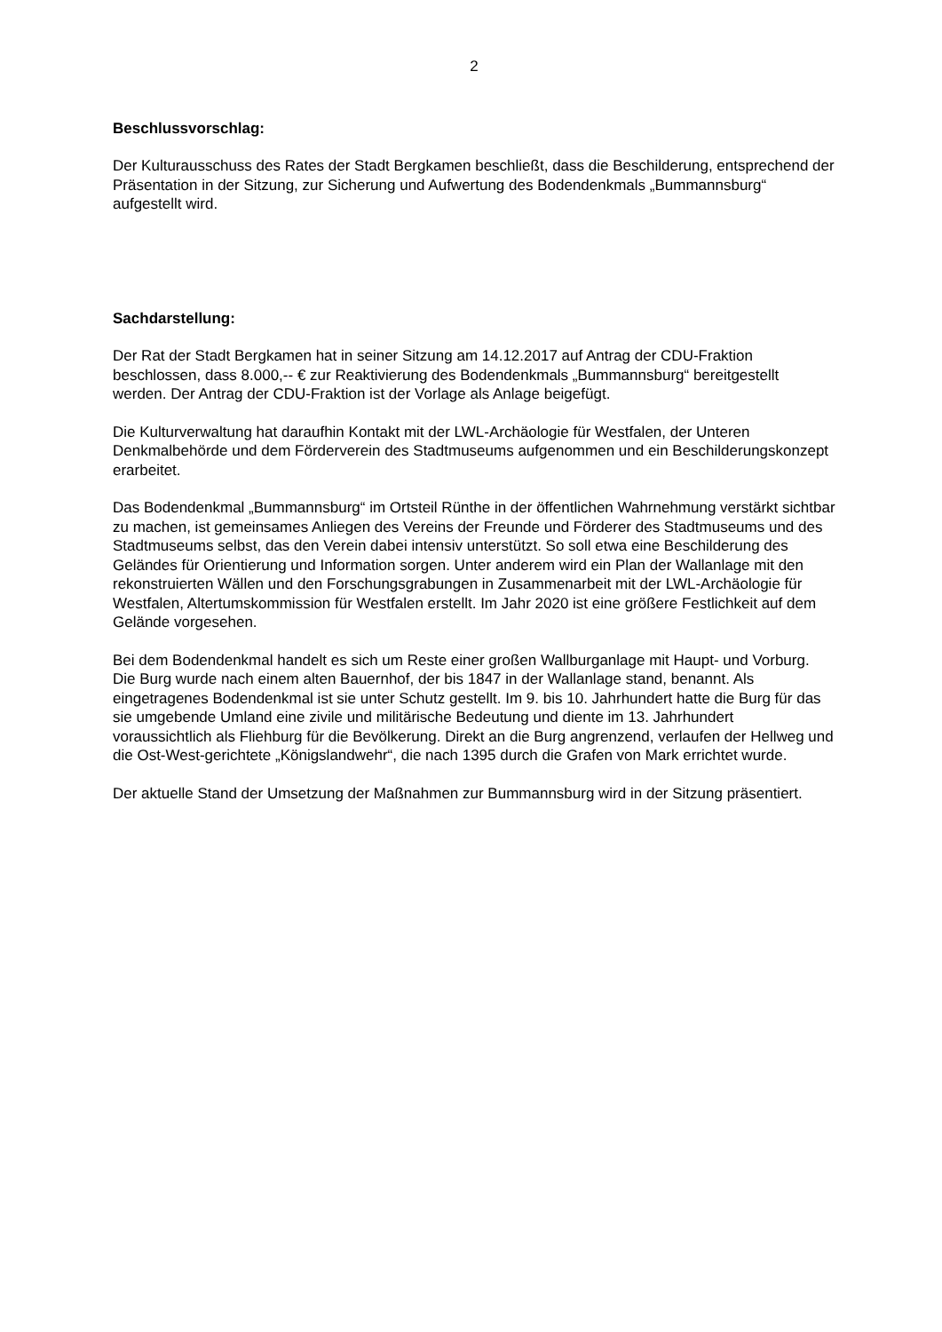2
Beschlussvorschlag:
Der Kulturausschuss des Rates der Stadt Bergkamen beschließt, dass die Beschilderung, entsprechend der Präsentation in der Sitzung, zur Sicherung und Aufwertung des Bodendenkmals „Bummannsburg“ aufgestellt wird.
Sachdarstellung:
Der Rat der Stadt Bergkamen hat in seiner Sitzung am 14.12.2017 auf Antrag der CDU-Fraktion beschlossen, dass 8.000,-- € zur Reaktivierung des Bodendenkmals „Bummannsburg“ bereitgestellt werden. Der Antrag der CDU-Fraktion ist der Vorlage als Anlage beigefügt.
Die Kulturverwaltung hat daraufhin Kontakt mit der LWL-Archäologie für Westfalen, der Unteren Denkmalbehörde und dem Förderverein des Stadtmuseums aufgenommen und ein Beschilderungskonzept erarbeitet.
Das Bodendenkmal „Bummannsburg“ im Ortsteil Rünthe in der öffentlichen Wahrnehmung verstärkt sichtbar zu machen, ist gemeinsames Anliegen des Vereins der Freunde und Förderer des Stadtmuseums und des Stadtmuseums selbst, das den Verein dabei intensiv unterstützt. So soll etwa eine Beschilderung des Geländes für Orientierung und Information sorgen. Unter anderem wird ein Plan der Wallanlage mit den rekonstruierten Wällen und den Forschungsgrabungen in Zusammenarbeit mit der LWL-Archäologie für Westfalen, Altertumskommission für Westfalen erstellt. Im Jahr 2020 ist eine größere Festlichkeit auf dem Gelände vorgesehen.
Bei dem Bodendenkmal handelt es sich um Reste einer großen Wallburganlage mit Haupt- und Vorburg. Die Burg wurde nach einem alten Bauernhof, der bis 1847 in der Wallanlage stand, benannt. Als eingetragenes Bodendenkmal ist sie unter Schutz gestellt. Im 9. bis 10. Jahrhundert hatte die Burg für das sie umgebende Umland eine zivile und militärische Bedeutung und diente im 13. Jahrhundert voraussichtlich als Fliehburg für die Bevölkerung. Direkt an die Burg angrenzend, verlaufen der Hellweg und die Ost-West-gerichtete „Königslandwehr“, die nach 1395 durch die Grafen von Mark errichtet wurde.
Der aktuelle Stand der Umsetzung der Maßnahmen zur Bummannsburg wird in der Sitzung präsentiert.